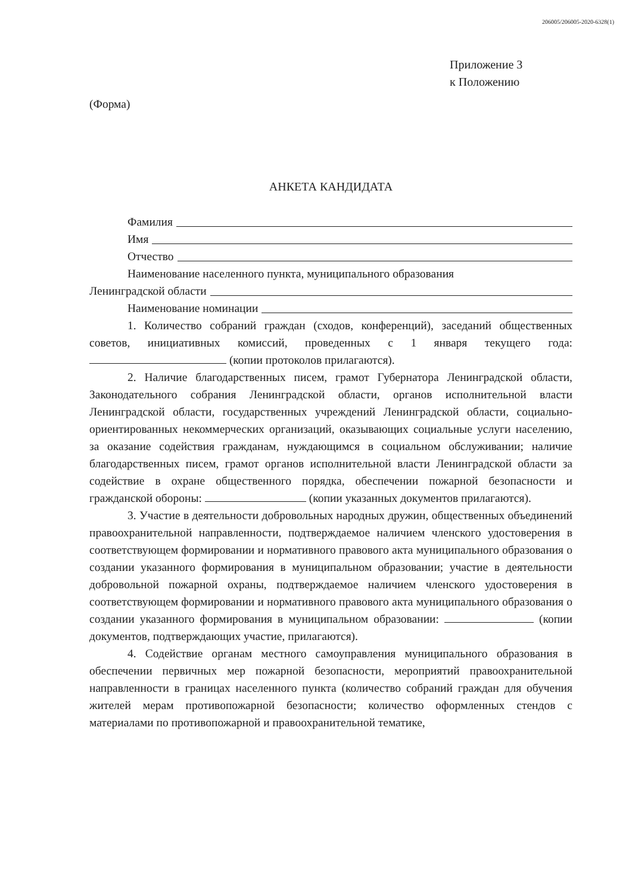206005/206005-2020-6328(1)
Приложение 3
к Положению
(Форма)
АНКЕТА КАНДИДАТА
Фамилия
Имя
Отчество
Наименование населенного пункта, муниципального образования
Ленинградской области
Наименование номинации
1. Количество собраний граждан (сходов, конференций), заседаний общественных советов, инициативных комиссий, проведенных с 1 января текущего года: (копии протоколов прилагаются).
2. Наличие благодарственных писем, грамот Губернатора Ленинградской области, Законодательного собрания Ленинградской области, органов исполнительной власти Ленинградской области, государственных учреждений Ленинградской области, социально-ориентированных некоммерческих организаций, оказывающих социальные услуги населению, за оказание содействия гражданам, нуждающимся в социальном обслуживании; наличие благодарственных писем, грамот органов исполнительной власти Ленинградской области за содействие в охране общественного порядка, обеспечении пожарной безопасности и гражданской обороны: (копии указанных документов прилагаются).
3. Участие в деятельности добровольных народных дружин, общественных объединений правоохранительной направленности, подтверждаемое наличием членского удостоверения в соответствующем формировании и нормативного правового акта муниципального образования о создании указанного формирования в муниципальном образовании; участие в деятельности добровольной пожарной охраны, подтверждаемое наличием членского удостоверения в соответствующем формировании и нормативного правового акта муниципального образования о создании указанного формирования в муниципальном образовании: (копии документов, подтверждающих участие, прилагаются).
4. Содействие органам местного самоуправления муниципального образования в обеспечении первичных мер пожарной безопасности, мероприятий правоохранительной направленности в границах населенного пункта (количество собраний граждан для обучения жителей мерам противопожарной безопасности; количество оформленных стендов с материалами по противопожарной и правоохранительной тематике,